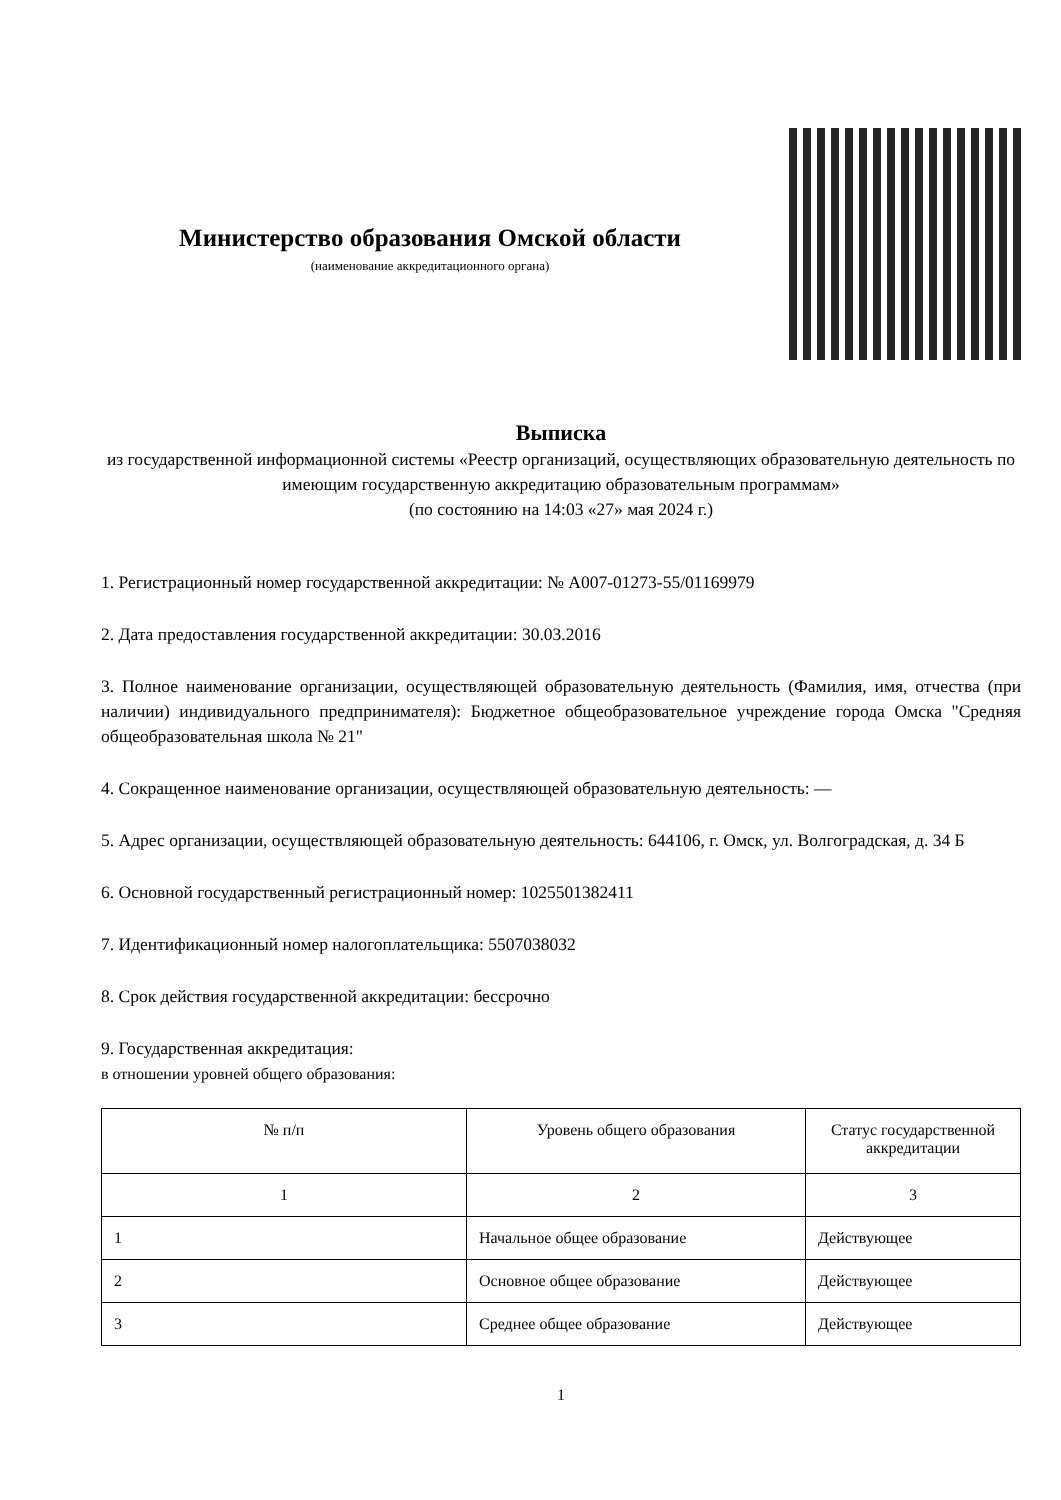Министерство образования Омской области
(наименование аккредитационного органа)
Выписка
из государственной информационной системы «Реестр организаций, осуществляющих образовательную деятельность по имеющим государственную аккредитацию образовательным программам»
(по состоянию на 14:03 «27» мая 2024 г.)
1. Регистрационный номер государственной аккредитации: № А007-01273-55/01169979
2. Дата предоставления государственной аккредитации: 30.03.2016
3. Полное наименование организации, осуществляющей образовательную деятельность (Фамилия, имя, отчества (при наличии) индивидуального предпринимателя): Бюджетное общеобразовательное учреждение города Омска "Средняя общеобразовательная школа № 21"
4. Сокращенное наименование организации, осуществляющей образовательную деятельность: —
5. Адрес организации, осуществляющей образовательную деятельность: 644106, г. Омск, ул. Волгоградская, д. 34 Б
6. Основной государственный регистрационный номер: 1025501382411
7. Идентификационный номер налогоплательщика: 5507038032
8. Срок действия государственной аккредитации: бессрочно
9. Государственная аккредитация:
в отношении уровней общего образования:
| № п/п | Уровень общего образования | Статус государственной аккредитации |
| --- | --- | --- |
| 1 | 2 | 3 |
| 1 | Начальное общее образование | Действующее |
| 2 | Основное общее образование | Действующее |
| 3 | Среднее общее образование | Действующее |
1